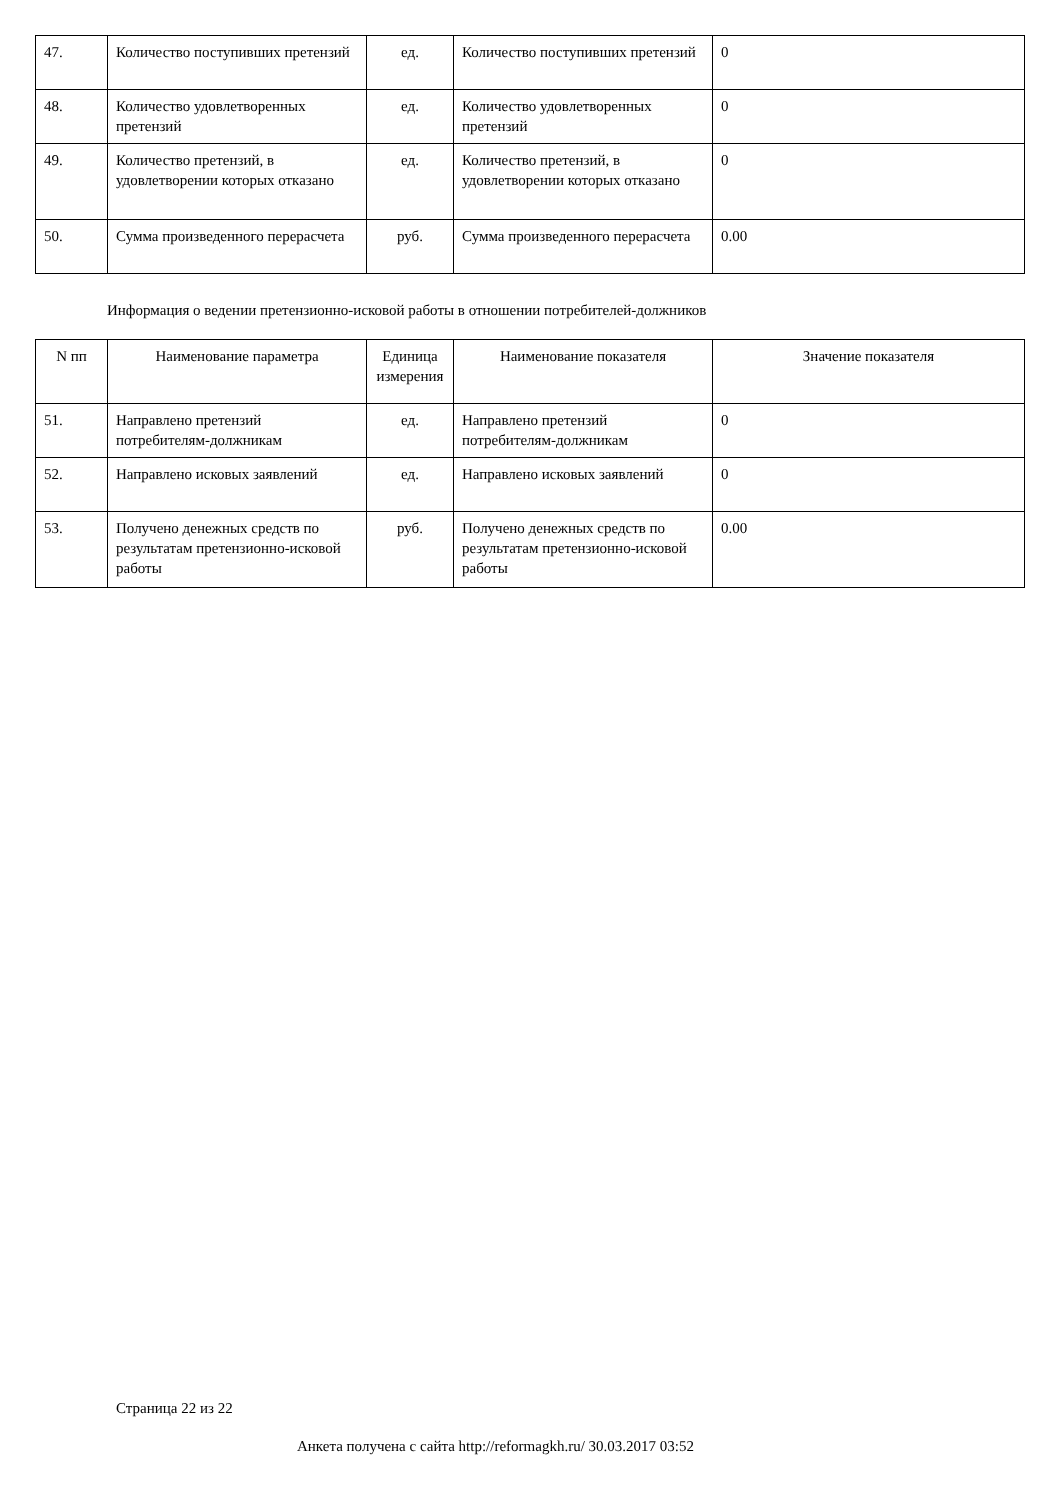| 47. | Количество поступивших претензий | ед. | Количество поступивших претензий | 0 |
| 48. | Количество удовлетворенных претензий | ед. | Количество удовлетворенных претензий | 0 |
| 49. | Количество претензий, в удовлетворении которых отказано | ед. | Количество претензий, в удовлетворении которых отказано | 0 |
| 50. | Сумма произведенного перерасчета | руб. | Сумма произведенного перерасчета | 0.00 |
Информация о ведении претензионно-исковой работы в отношении потребителей-должников
| N пп | Наименование параметра | Единица измерения | Наименование показателя | Значение показателя |
| --- | --- | --- | --- | --- |
| 51. | Направлено претензий потребителям-должникам | ед. | Направлено претензий потребителям-должникам | 0 |
| 52. | Направлено исковых заявлений | ед. | Направлено исковых заявлений | 0 |
| 53. | Получено денежных средств по результатам претензионно-исковой работы | руб. | Получено денежных средств по результатам претензионно-исковой работы | 0.00 |
Страница 22 из 22
Анкета получена с сайта http://reformagkh.ru/ 30.03.2017 03:52